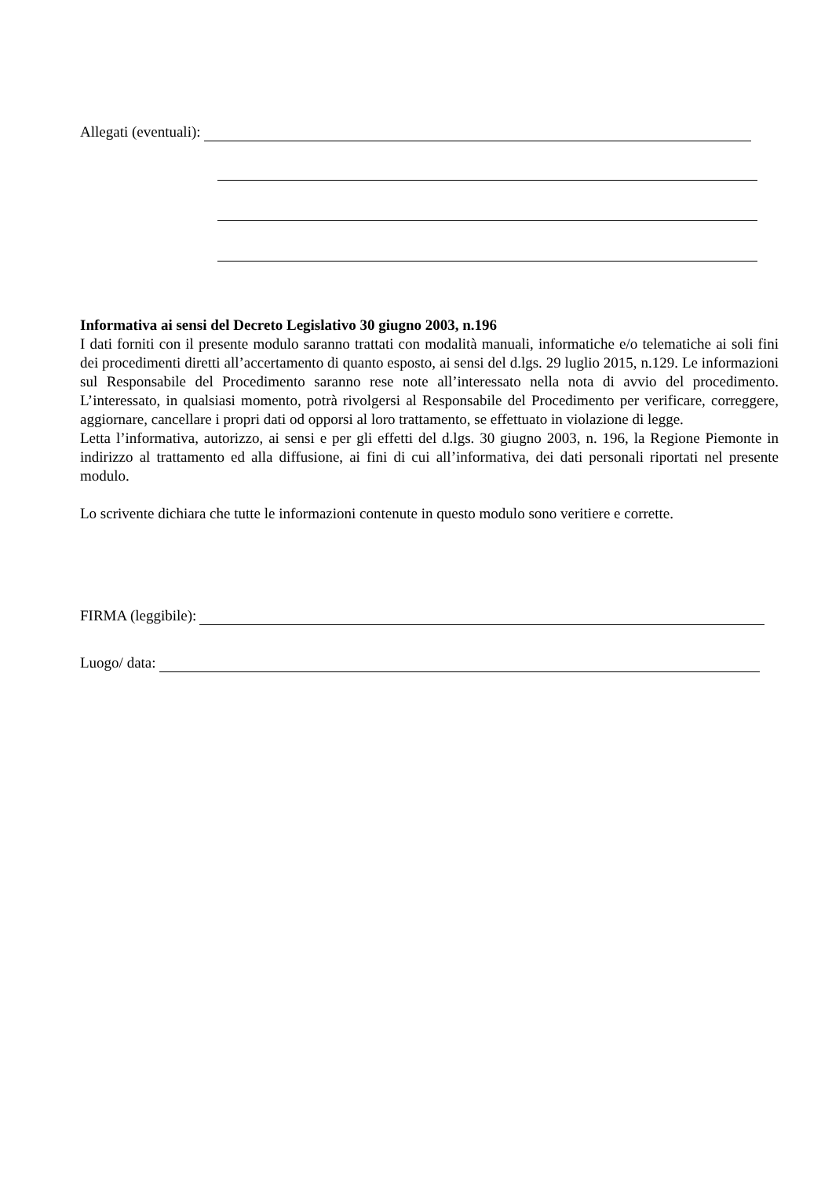Allegati (eventuali):
Informativa ai sensi del Decreto Legislativo 30 giugno 2003, n.196
I dati forniti con il presente modulo saranno trattati con modalità manuali, informatiche e/o telematiche ai soli fini dei procedimenti diretti all’accertamento di quanto esposto, ai sensi del d.lgs. 29 luglio 2015, n.129. Le informazioni sul Responsabile del Procedimento saranno rese note all’interessato nella nota di avvio del procedimento. L’interessato, in qualsiasi momento, potrà rivolgersi al Responsabile del Procedimento per verificare, correggere, aggiornare, cancellare i propri dati od opporsi al loro trattamento, se effettuato in violazione di legge.
Letta l’informativa, autorizzo, ai sensi e per gli effetti del d.lgs. 30 giugno 2003, n. 196, la Regione Piemonte in indirizzo al trattamento ed alla diffusione, ai fini di cui all’informativa, dei dati personali riportati nel presente modulo.
Lo scrivente dichiara che tutte le informazioni contenute in questo modulo sono veritiere e corrette.
FIRMA (leggibile):
Luogo/ data: